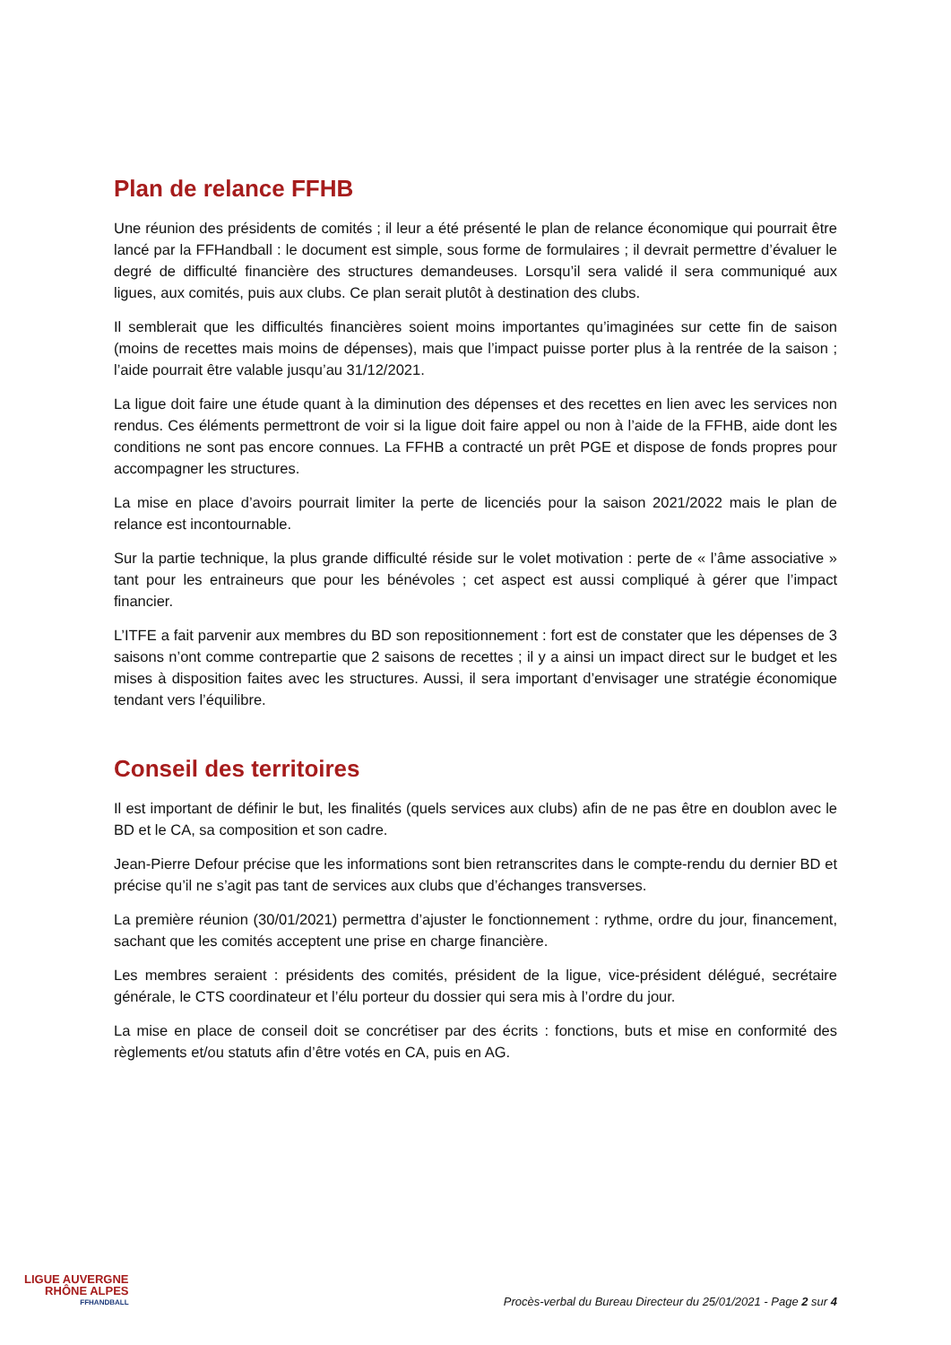Plan de relance FFHB
Une réunion des présidents de comités ; il leur a été présenté le plan de relance économique qui pourrait être lancé par la FFHandball : le document est simple, sous forme de formulaires ; il devrait permettre d’évaluer le degré de difficulté financière des structures demandeuses. Lorsqu’il sera validé il sera communiqué aux ligues, aux comités, puis aux clubs. Ce plan serait plutôt à destination des clubs.
Il semblerait que les difficultés financières soient moins importantes qu’imaginées sur cette fin de saison (moins de recettes mais moins de dépenses), mais que l’impact puisse porter plus à la rentrée de la saison ; l’aide pourrait être valable jusqu’au 31/12/2021.
La ligue doit faire une étude quant à la diminution des dépenses et des recettes en lien avec les services non rendus. Ces éléments permettront de voir si la ligue doit faire appel ou non à l’aide de la FFHB, aide dont les conditions ne sont pas encore connues. La FFHB a contracté un prêt PGE et dispose de fonds propres pour accompagner les structures.
La mise en place d’avoirs pourrait limiter la perte de licenciés pour la saison 2021/2022 mais le plan de relance est incontournable.
Sur la partie technique, la plus grande difficulté réside sur le volet motivation : perte de « l’âme associative » tant pour les entraineurs que pour les bénévoles ; cet aspect est aussi compliqué à gérer que l’impact financier.
L’ITFE a fait parvenir aux membres du BD son repositionnement : fort est de constater que les dépenses de 3 saisons n’ont comme contrepartie que 2 saisons de recettes ; il y a ainsi un impact direct sur le budget et les mises à disposition faites avec les structures. Aussi, il sera important d’envisager une stratégie économique tendant vers l’équilibre.
Conseil des territoires
Il est important de définir le but, les finalités (quels services aux clubs) afin de ne pas être en doublon avec le BD et le CA, sa composition et son cadre.
Jean-Pierre Defour précise que les informations sont bien retranscrites dans le compte-rendu du dernier BD et précise qu’il ne s’agit pas tant de services aux clubs que d’échanges transverses.
La première réunion (30/01/2021) permettra d’ajuster le fonctionnement : rythme, ordre du jour, financement, sachant que les comités acceptent une prise en charge financière.
Les membres seraient : présidents des comités, président de la ligue, vice-président délégué, secrétaire générale, le CTS coordinateur et l’élu porteur du dossier qui sera mis à l’ordre du jour.
La mise en place de conseil doit se concrétiser par des écrits : fonctions, buts et mise en conformité des règlements et/ou statuts afin d’être votés en CA, puis en AG.
LIGUE AUVERGNE
RHÔNE ALPES
FFHANDBALL
Procès-verbal du Bureau Directeur du 25/01/2021 - Page 2 sur 4